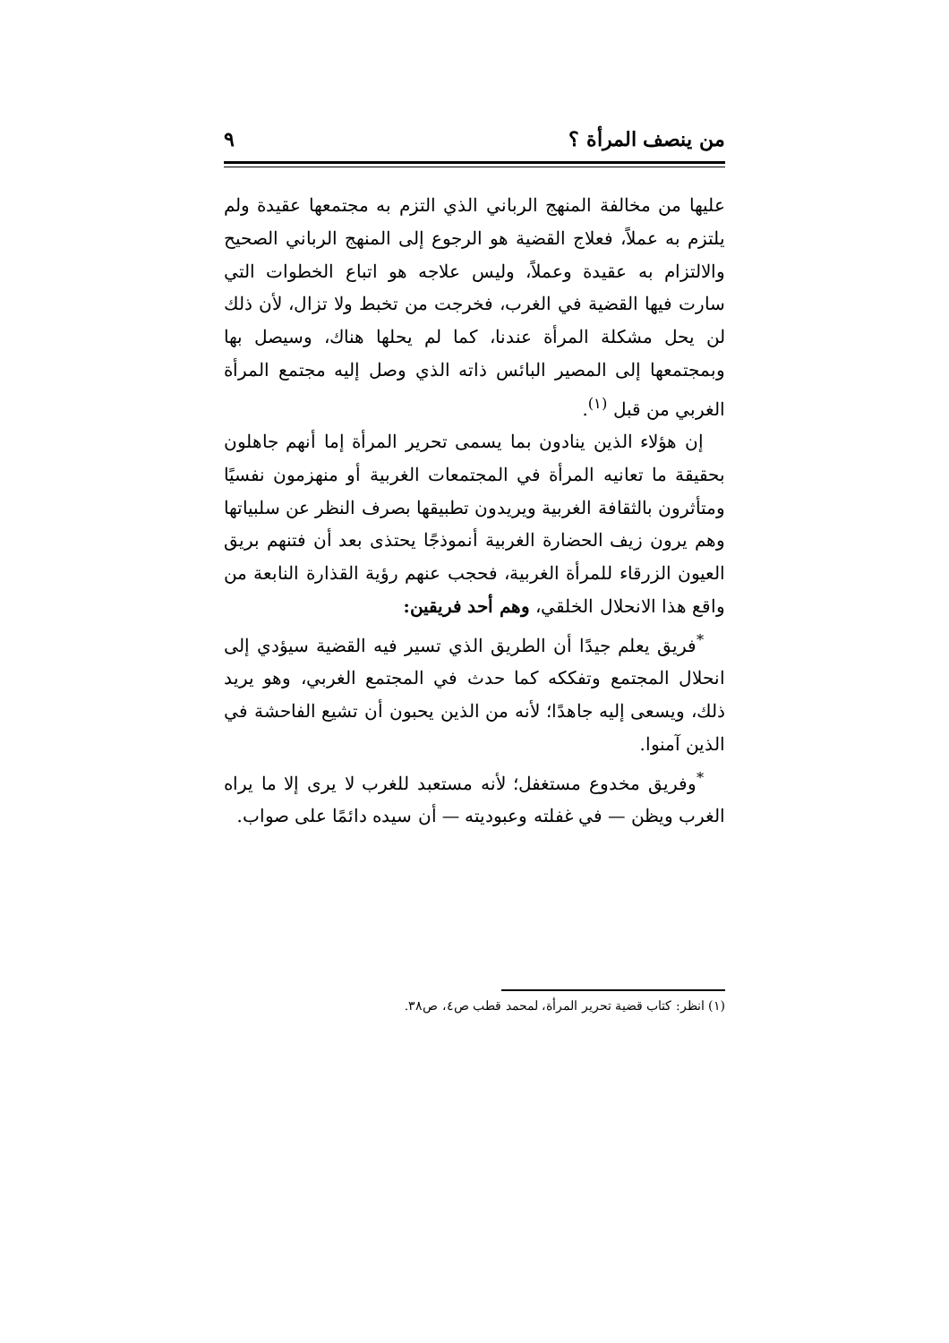من ينصف المرأة ؟ ٩
عليها من مخالفة المنهج الرباني الذي التزم به مجتمعها عقيدة ولم يلتزم به عملاً، فعلاج القضية هو الرجوع إلى المنهج الرباني الصحيح والالتزام به عقيدة وعملاً، وليس علاجه هو اتباع الخطوات التي سارت فيها القضية في الغرب، فخرجت من تخبط ولا تزال، لأن ذلك لن يحل مشكلة المرأة عندنا، كما لم يحلها هناك، وسيصل بها وبمجتمعها إلى المصير البائس ذاته الذي وصل إليه مجتمع المرأة الغربي من قبل <sup>(١)</sup>.
إن هؤلاء الذين ينادون بما يسمى تحرير المرأة إما أنهم جاهلون بحقيقة ما تعانيه المرأة في المجتمعات الغربية أو منهزمون نفسيًا ومتأثرون بالثقافة الغربية ويريدون تطبيقها بصرف النظر عن سلبياتها وهم يرون زيف الحضارة الغربية أنموذجًا يحتذى بعد أن فتنهم بريق العيون الزرقاء للمرأة الغربية، فحجب عنهم رؤية القذارة النابعة من واقع هذا الانحلال الخلقي، وهم أحد فريقين:
<sup>*</sup> فريق يعلم جيدًا أن الطريق الذي تسير فيه القضية سيؤدي إلى انحلال المجتمع وتفككه كما حدث في المجتمع الغربي، وهو يريد ذلك، ويسعى إليه جاهدًا؛ لأنه من الذين يحبون أن تشيع الفاحشة في الذين آمنوا.
<sup>*</sup> وفريق مخدوع مستغفل؛ لأنه مستعبد للغرب لا يرى إلا ما يراه الغرب ويظن — في غفلته وعبوديته — أن سيده دائمًا على صواب.
(١) انظر: كتاب قضية تحرير المرأة، لمحمد قطب ص٤، ص٣٨.